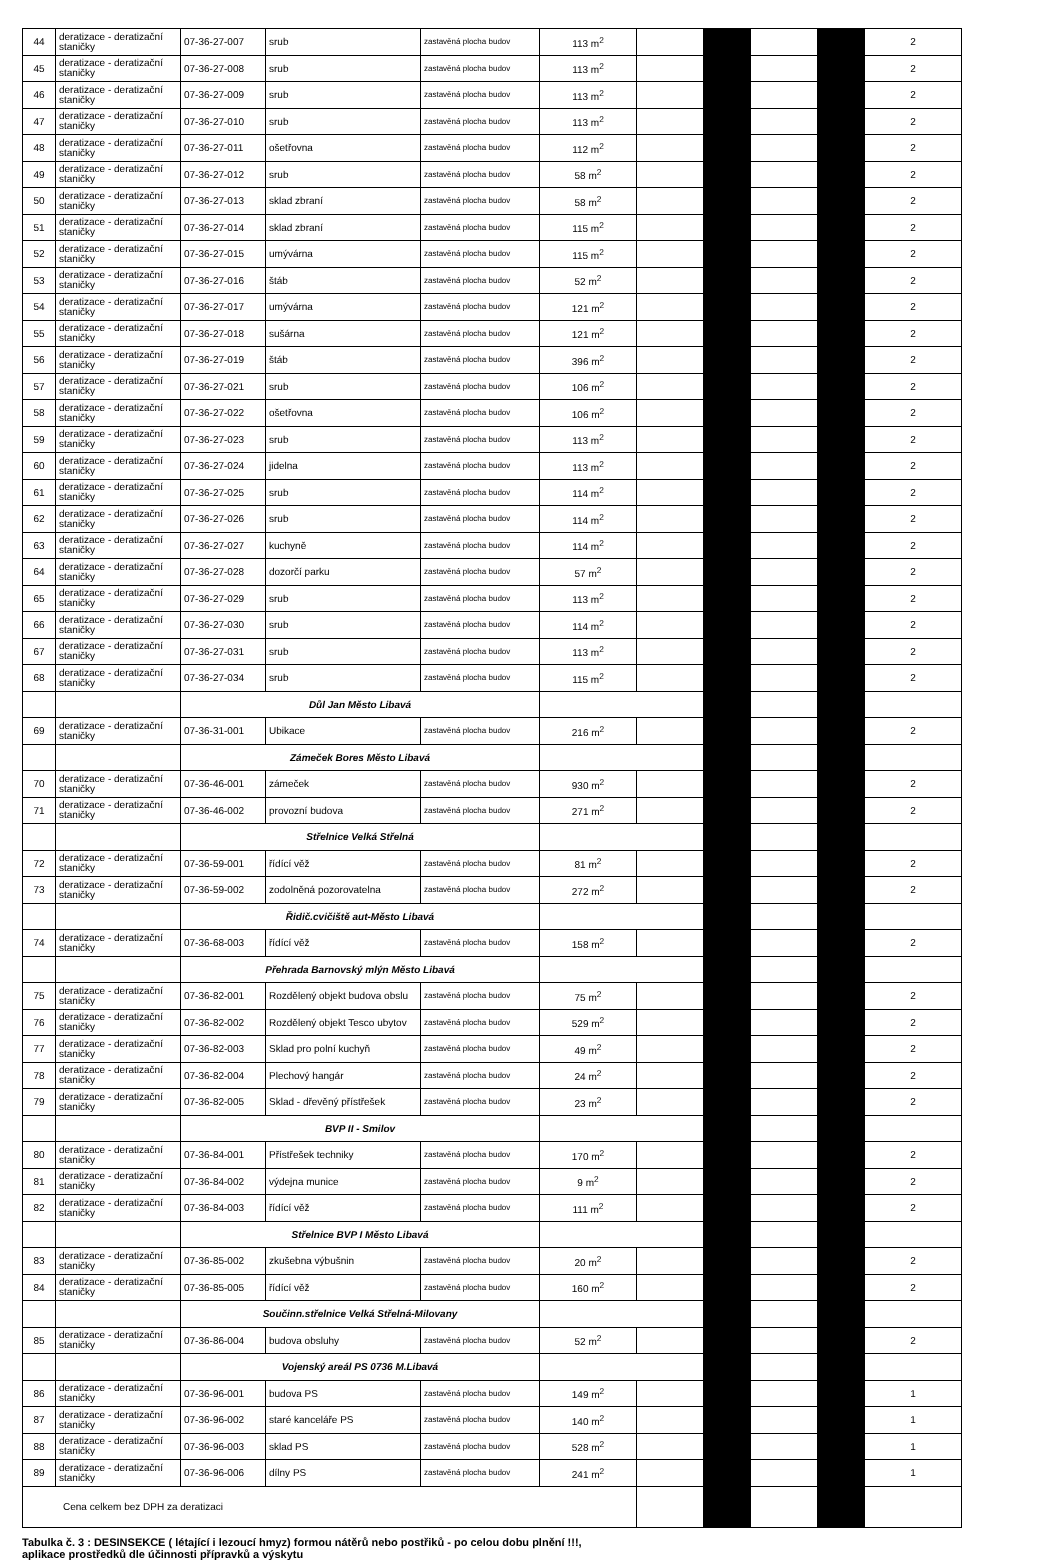| 44 | deratizace - deratizační staničky | 07-36-27-007 | srub | zastavěná plocha budov | 113 m<sup>2</sup> | | | | | 2 |
| 45 | deratizace - deratizační staničky | 07-36-27-008 | srub | zastavěná plocha budov | 113 m<sup>2</sup> | | | | | 2 |
| 46 | deratizace - deratizační staničky | 07-36-27-009 | srub | zastavěná plocha budov | 113 m<sup>2</sup> | | | | | 2 |
| 47 | deratizace - deratizační staničky | 07-36-27-010 | srub | zastavěná plocha budov | 113 m<sup>2</sup> | | | | | 2 |
| 48 | deratizace - deratizační staničky | 07-36-27-011 | ošetřovna | zastavěná plocha budov | 112 m<sup>2</sup> | | | | | 2 |
| 49 | deratizace - deratizační staničky | 07-36-27-012 | srub | zastavěná plocha budov | 58 m<sup>2</sup> | | | | | 2 |
| 50 | deratizace - deratizační staničky | 07-36-27-013 | sklad zbraní | zastavěná plocha budov | 58 m<sup>2</sup> | | | | | 2 |
| 51 | deratizace - deratizační staničky | 07-36-27-014 | sklad zbraní | zastavěná plocha budov | 115 m<sup>2</sup> | | | | | 2 |
| 52 | deratizace - deratizační staničky | 07-36-27-015 | umývárna | zastavěná plocha budov | 115 m<sup>2</sup> | | | | | 2 |
| 53 | deratizace - deratizační staničky | 07-36-27-016 | štáb | zastavěná plocha budov | 52 m<sup>2</sup> | | | | | 2 |
| 54 | deratizace - deratizační staničky | 07-36-27-017 | umývárna | zastavěná plocha budov | 121 m<sup>2</sup> | | | | | 2 |
| 55 | deratizace - deratizační staničky | 07-36-27-018 | sušárna | zastavěná plocha budov | 121 m<sup>2</sup> | | | | | 2 |
| 56 | deratizace - deratizační staničky | 07-36-27-019 | štáb | zastavěná plocha budov | 396 m<sup>2</sup> | | | | | 2 |
| 57 | deratizace - deratizační staničky | 07-36-27-021 | srub | zastavěná plocha budov | 106 m<sup>2</sup> | | | | | 2 |
| 58 | deratizace - deratizační staničky | 07-36-27-022 | ošetřovna | zastavěná plocha budov | 106 m<sup>2</sup> | | | | | 2 |
| 59 | deratizace - deratizační staničky | 07-36-27-023 | srub | zastavěná plocha budov | 113 m<sup>2</sup> | | | | | 2 |
| 60 | deratizace - deratizační staničky | 07-36-27-024 | jidelna | zastavěná plocha budov | 113 m<sup>2</sup> | | | | | 2 |
| 61 | deratizace - deratizační staničky | 07-36-27-025 | srub | zastavěná plocha budov | 114 m<sup>2</sup> | | | | | 2 |
| 62 | deratizace - deratizační staničky | 07-36-27-026 | srub | zastavěná plocha budov | 114 m<sup>2</sup> | | | | | 2 |
| 63 | deratizace - deratizační staničky | 07-36-27-027 | kuchyně | zastavěná plocha budov | 114 m<sup>2</sup> | | | | | 2 |
| 64 | deratizace - deratizační staničky | 07-36-27-028 | dozorčí parku | zastavěná plocha budov | 57 m<sup>2</sup> | | | | | 2 |
| 65 | deratizace - deratizační staničky | 07-36-27-029 | srub | zastavěná plocha budov | 113 m<sup>2</sup> | | | | | 2 |
| 66 | deratizace - deratizační staničky | 07-36-27-030 | srub | zastavěná plocha budov | 114 m<sup>2</sup> | | | | | 2 |
| 67 | deratizace - deratizační staničky | 07-36-27-031 | srub | zastavěná plocha budov | 113 m<sup>2</sup> | | | | | 2 |
| 68 | deratizace - deratizační staničky | 07-36-27-034 | srub | zastavěná plocha budov | 115 m<sup>2</sup> | | | | | 2 |
| | | Důl Jan Město Libavá | | | | | | | | |
| 69 | deratizace - deratizační staničky | 07-36-31-001 | Ubikace | zastavěná plocha budov | 216 m<sup>2</sup> | | | | | 2 |
| | | Zámeček Bores Město Libavá | | | | | | | | |
| 70 | deratizace - deratizační staničky | 07-36-46-001 | zámeček | zastavěná plocha budov | 930 m<sup>2</sup> | | | | | 2 |
| 71 | deratizace - deratizační staničky | 07-36-46-002 | provozní budova | zastavěná plocha budov | 271 m<sup>2</sup> | | | | | 2 |
| | | Střelnice Velká Střelná | | | | | | | | |
| 72 | deratizace - deratizační staničky | 07-36-59-001 | řídící věž | zastavěná plocha budov | 81 m<sup>2</sup> | | | | | 2 |
| 73 | deratizace - deratizační staničky | 07-36-59-002 | zodolněná pozorovatelna | zastavěná plocha budov | 272 m<sup>2</sup> | | | | | 2 |
| | | Řidič.cvičiště aut-Město Libavá | | | | | | | | |
| 74 | deratizace - deratizační staničky | 07-36-68-003 | řídící věž | zastavěná plocha budov | 158 m<sup>2</sup> | | | | | 2 |
| | | Přehrada Barnovský mlýn Město Libavá | | | | | | | | |
| 75 | deratizace - deratizační staničky | 07-36-82-001 | Rozdělený objekt budova obslu | zastavěná plocha budov | 75 m<sup>2</sup> | | | | | 2 |
| 76 | deratizace - deratizační staničky | 07-36-82-002 | Rozdělený objekt Tesco ubytov | zastavěná plocha budov | 529 m<sup>2</sup> | | | | | 2 |
| 77 | deratizace - deratizační staničky | 07-36-82-003 | Sklad pro polní kuchyň | zastavěná plocha budov | 49 m<sup>2</sup> | | | | | 2 |
| 78 | deratizace - deratizační staničky | 07-36-82-004 | Plechový hangár | zastavěná plocha budov | 24 m<sup>2</sup> | | | | | 2 |
| 79 | deratizace - deratizační staničky | 07-36-82-005 | Sklad - dřevěný přístřešek | zastavěná plocha budov | 23 m<sup>2</sup> | | | | | 2 |
| | | BVP II - Smilov | | | | | | | | |
| 80 | deratizace - deratizační staničky | 07-36-84-001 | Přístřešek techniky | zastavěná plocha budov | 170 m<sup>2</sup> | | | | | 2 |
| 81 | deratizace - deratizační staničky | 07-36-84-002 | výdejna munice | zastavěná plocha budov | 9 m<sup>2</sup> | | | | | 2 |
| 82 | deratizace - deratizační staničky | 07-36-84-003 | řídící věž | zastavěná plocha budov | 111 m<sup>2</sup> | | | | | 2 |
| | | Střelnice BVP I Město Libavá | | | | | | | | |
| 83 | deratizace - deratizační staničky | 07-36-85-002 | zkušebna výbušnin | zastavěná plocha budov | 20 m<sup>2</sup> | | | | | 2 |
| 84 | deratizace - deratizační staničky | 07-36-85-005 | řídící věž | zastavěná plocha budov | 160 m<sup>2</sup> | | | | | 2 |
| | | Součinn.střelnice Velká Střelná-Milovany | | | | | | | | |
| 85 | deratizace - deratizační staničky | 07-36-86-004 | budova obsluhy | zastavěná plocha budov | 52 m<sup>2</sup> | | | | | 2 |
| | | Vojenský areál PS 0736 M.Libavá | | | | | | | | |
| 86 | deratizace - deratizační staničky | 07-36-96-001 | budova PS | zastavěná plocha budov | 149 m<sup>2</sup> | | | | | 1 |
| 87 | deratizace - deratizační staničky | 07-36-96-002 | staré kanceláře PS | zastavěná plocha budov | 140 m<sup>2</sup> | | | | | 1 |
| 88 | deratizace - deratizační staničky | 07-36-96-003 | sklad PS | zastavěná plocha budov | 528 m<sup>2</sup> | | | | | 1 |
| 89 | deratizace - deratizační staničky | 07-36-96-006 | dílny PS | zastavěná plocha budov | 241 m<sup>2</sup> | | | | | 1 |
| Cena celkem bez DPH za deratizaci | | | | | | | | | | |
Tabulka č. 3 : DESINSEKCE ( létající i lezoucí hmyz) formou nátěrů nebo postřiků - po celou dobu plnění !!!,
aplikace prostředků dle účinnosti přípravků a výskytu